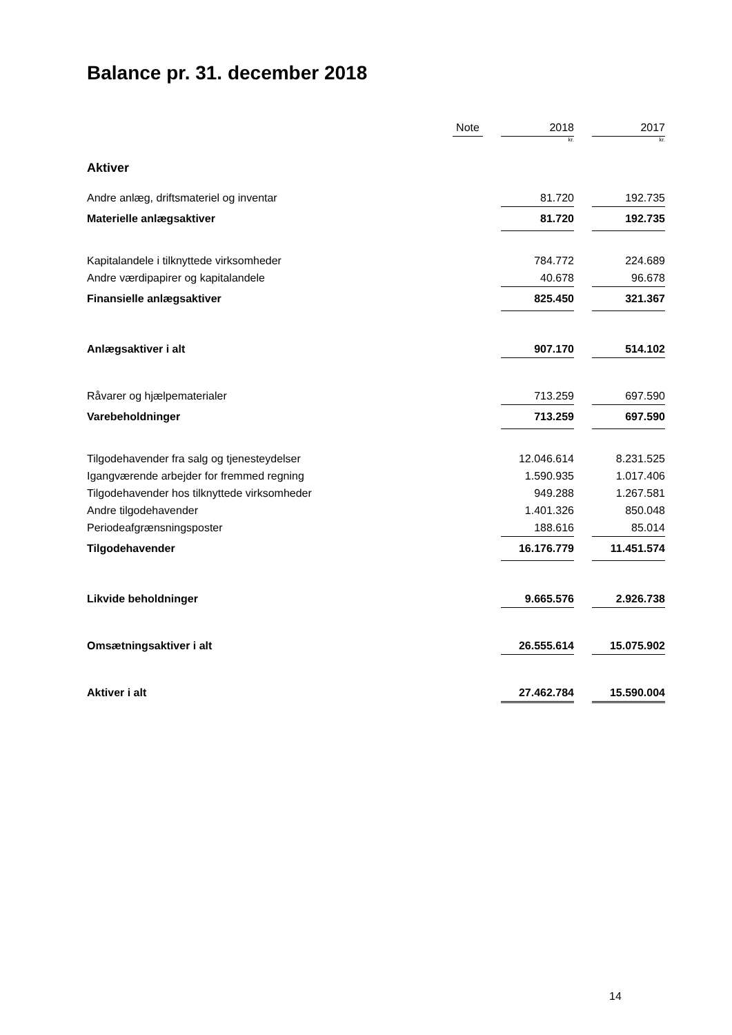Balance pr. 31. december 2018
| | Note | | 2018 | | 2017 |
| | | | kr. | | kr. |
| Aktiver | | | | | |
| Andre anlæg, driftsmateriel og inventar | | | 81.720 | | 192.735 |
| Materielle anlægsaktiver | | | 81.720 | | 192.735 |
| Kapitalandele i tilknyttede virksomheder | | | 784.772 | | 224.689 |
| Andre værdipapirer og kapitalandele | | | 40.678 | | 96.678 |
| Finansielle anlægsaktiver | | | 825.450 | | 321.367 |
| Anlægsaktiver i alt | | | 907.170 | | 514.102 |
| Råvarer og hjælpematerialer | | | 713.259 | | 697.590 |
| Varebeholdninger | | | 713.259 | | 697.590 |
| Tilgodehavender fra salg og tjenesteydelser | | | 12.046.614 | | 8.231.525 |
| Igangværende arbejder for fremmed regning | | | 1.590.935 | | 1.017.406 |
| Tilgodehavender hos tilknyttede virksomheder | | | 949.288 | | 1.267.581 |
| Andre tilgodehavender | | | 1.401.326 | | 850.048 |
| Periodeafgrænsningsposter | | | 188.616 | | 85.014 |
| Tilgodehavender | | | 16.176.779 | | 11.451.574 |
| Likvide beholdninger | | | 9.665.576 | | 2.926.738 |
| Omsætningsaktiver i alt | | | 26.555.614 | | 15.075.902 |
| Aktiver i alt | | | 27.462.784 | | 15.590.004 |
14